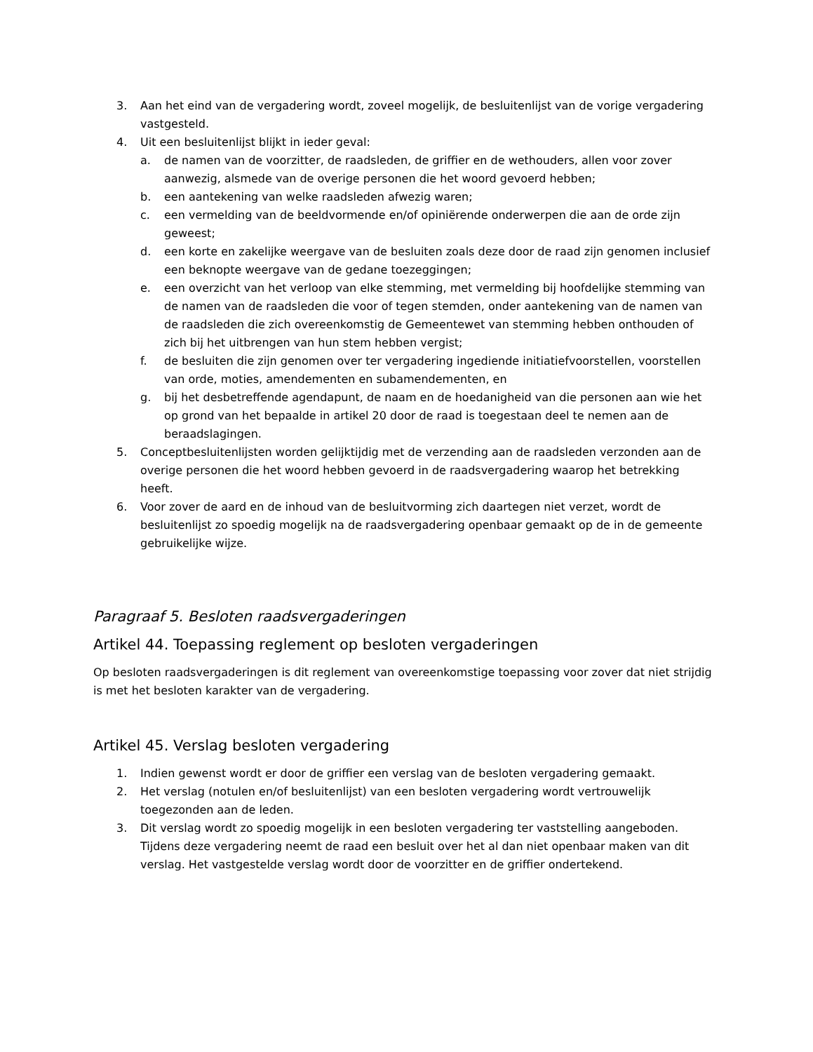3. Aan het eind van de vergadering wordt, zoveel mogelijk, de besluitenlijst van de vorige vergadering vastgesteld.
4. Uit een besluitenlijst blijkt in ieder geval:
a. de namen van de voorzitter, de raadsleden, de griffier en de wethouders, allen voor zover aanwezig, alsmede van de overige personen die het woord gevoerd hebben;
b. een aantekening van welke raadsleden afwezig waren;
c. een vermelding van de beeldvormende en/of opiniërende onderwerpen die aan de orde zijn geweest;
d. een korte en zakelijke weergave van de besluiten zoals deze door de raad zijn genomen inclusief een beknopte weergave van de gedane toezeggingen;
e. een overzicht van het verloop van elke stemming, met vermelding bij hoofdelijke stemming van de namen van de raadsleden die voor of tegen stemden, onder aantekening van de namen van de raadsleden die zich overeenkomstig de Gemeentewet van stemming hebben onthouden of zich bij het uitbrengen van hun stem hebben vergist;
f. de besluiten die zijn genomen over ter vergadering ingediende initiatiefvoorstellen, voorstellen van orde, moties, amendementen en subamendementen, en
g. bij het desbetreffende agendapunt, de naam en de hoedanigheid van die personen aan wie het op grond van het bepaalde in artikel 20 door de raad is toegestaan deel te nemen aan de beraadslagingen.
5. Conceptbesluitenlijsten worden gelijktijdig met de verzending aan de raadsleden verzonden aan de overige personen die het woord hebben gevoerd in de raadsvergadering waarop het betrekking heeft.
6. Voor zover de aard en de inhoud van de besluitvorming zich daartegen niet verzet, wordt de besluitenlijst zo spoedig mogelijk na de raadsvergadering openbaar gemaakt op de in de gemeente gebruikelijke wijze.
Paragraaf 5. Besloten raadsvergaderingen
Artikel 44. Toepassing reglement op besloten vergaderingen
Op besloten raadsvergaderingen is dit reglement van overeenkomstige toepassing voor zover dat niet strijdig is met het besloten karakter van de vergadering.
Artikel 45. Verslag besloten vergadering
1. Indien gewenst wordt er door de griffier een verslag van de besloten vergadering gemaakt.
2. Het verslag (notulen en/of besluitenlijst) van een besloten vergadering wordt vertrouwelijk toegezonden aan de leden.
3. Dit verslag wordt zo spoedig mogelijk in een besloten vergadering ter vaststelling aangeboden. Tijdens deze vergadering neemt de raad een besluit over het al dan niet openbaar maken van dit verslag. Het vastgestelde verslag wordt door de voorzitter en de griffier ondertekend.